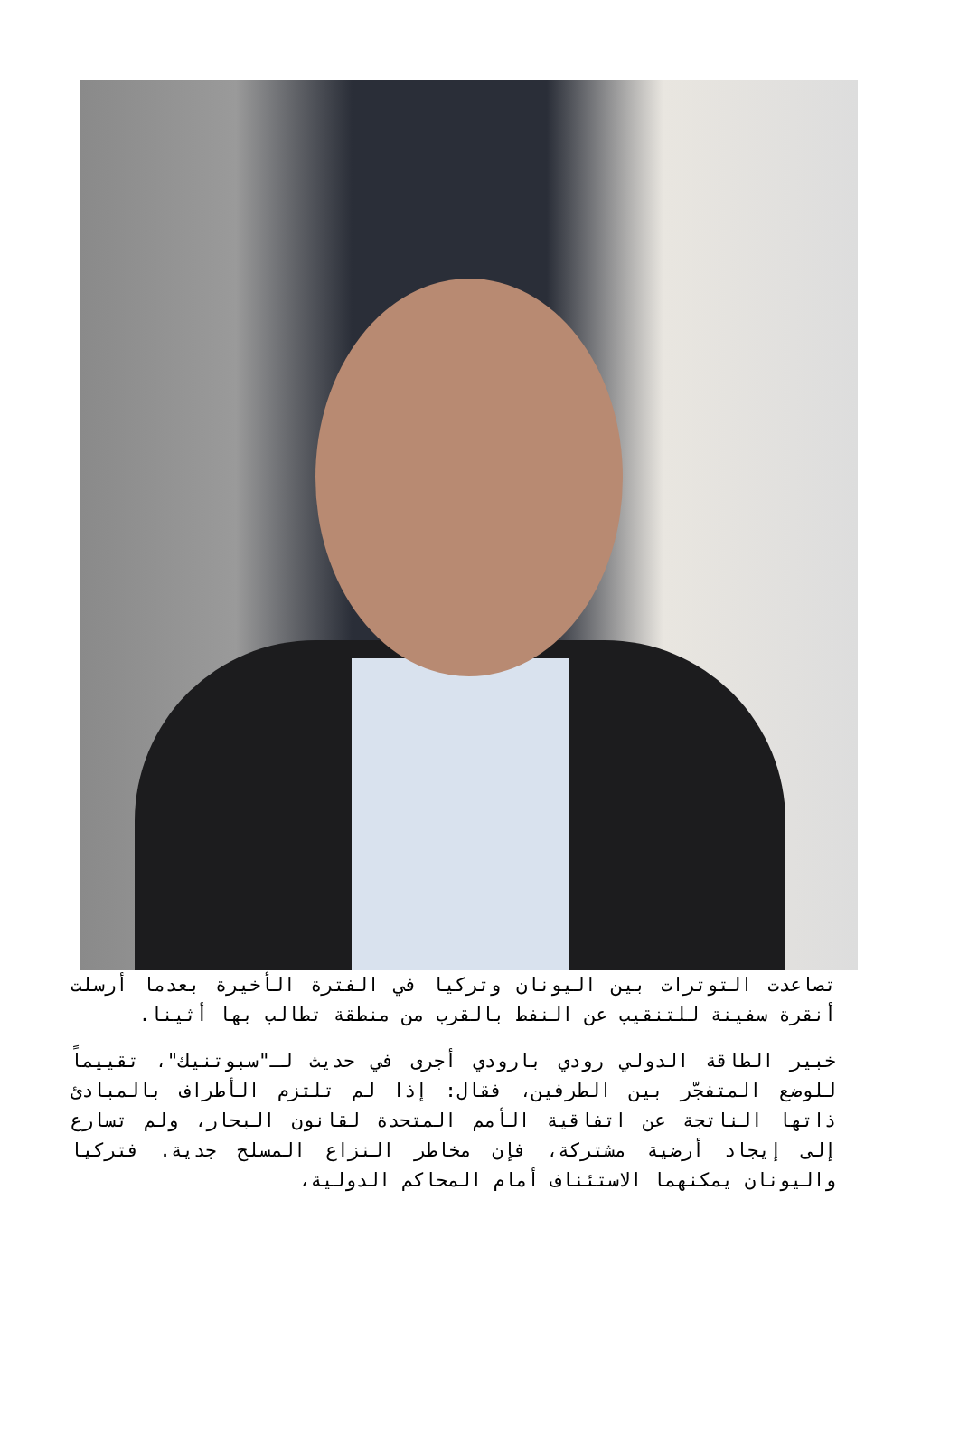تصاعدت التوترات بين اليونان وتركيا في الفترة الأخيرة بعدما أرسلت أنقرة سفينة للتنقيب عن النفط بالقرب من منطقة تطالب بها أثينا.
خبير الطاقة الدولي رودي بارودي أجرى في حديث لـ"سبوتنيك"، تقييماً للوضع المتفجّر بين الطرفين، فقال: إذا لم تلتزم الأطراف بالمبادئ ذاتها الناتجة عن اتفاقية الأمم المتحدة لقانون البحار، ولم تسارع إلى إيجاد أرضية مشتركة، فإن مخاطر النزاع المسلح جدية. فتركيا واليونان يمكنهما الاستئناف أمام المحاكم الدولية،